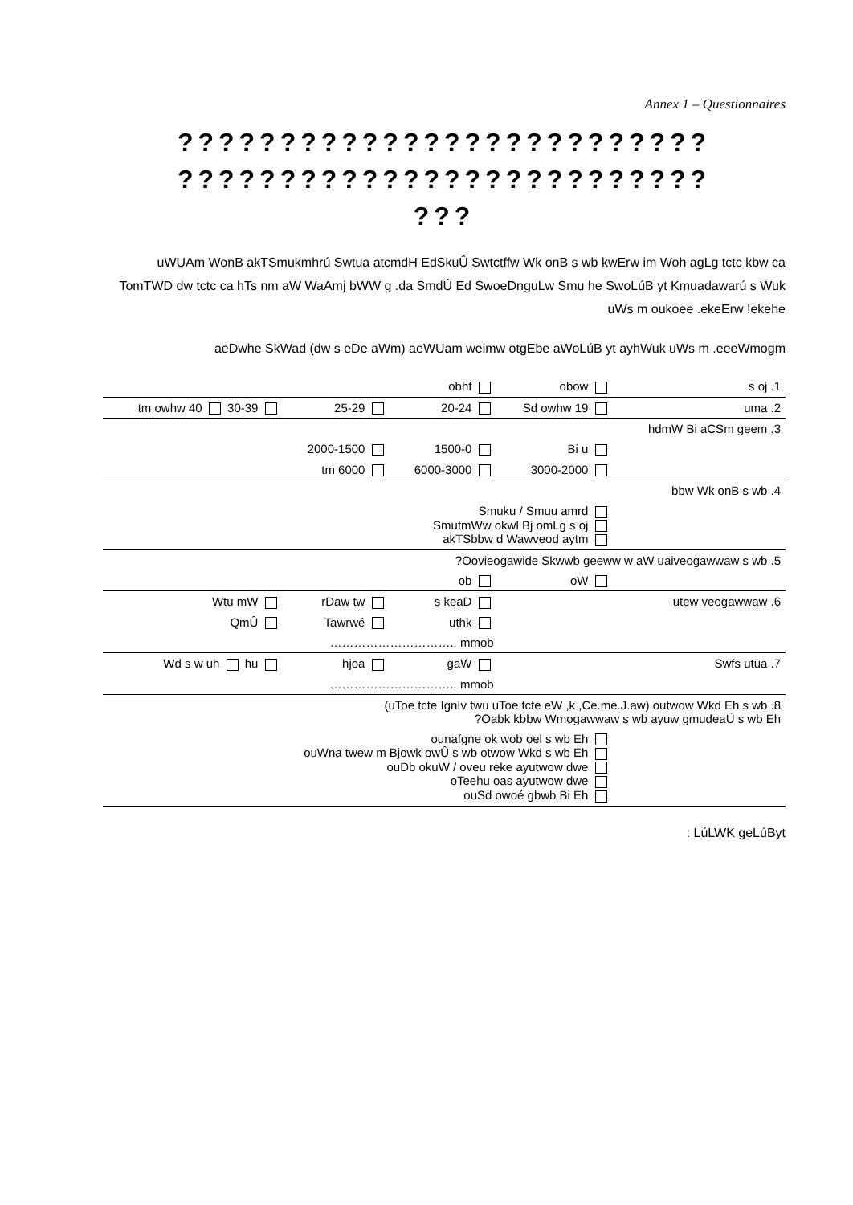Annex 1 – Questionnaires
??????????????????????????
??????????????????????????
???
uWUAm WonB akTSmukmhrú Swtua atcmdH EdSkuÛ Swtctffw Wk onB s wb kwErw im Woh agLg tctc kbw ca TomTWD dw tctc ca hTs nm aW WaAmj bWW g .da SmdÛ Ed SwoeDnguLw Smu he SwoLúB yt Kmuadawarú s Wuk uWs m oukoee .ekeErw !ekehe
aeDwhe SkWad (dw s eDe aWm) aeWUam weimw otgEbe aWoLúB yt ayhWuk uWs m .eeeWmogm
| | | obhf | obow | s oj .1 |
| tm owhw 40 30-39 | 25-29 | 20-24 | Sd owhw 19 | uma .2 |
| | | | | hdmW Bi aCSm geem .3 |
| | 2000-1500 | 1500-0 | Bi u | |
| | tm 6000 | 6000-3000 | 3000-2000 | |
| | | | | bbw Wk onB s wb .4 |
| Smuku / Smuu amrd SmutmWw okwl Bj omLg s oj akTSbbw d Wawveod aytm | | | | |
| ?Oovieogawide Skwwb geeww w aW uaiveogawwaw s wb .5 | | | | |
| | | ob | oW | |
| Wtu mW | rDaw tw | s keaD | utew veogawwaw .6 | |
| QmÛ | Tawrwé | uthk | | |
| ………………………….. mmob | | | | |
| Wd s w uh hu | hjoa | gaW | Swfs utua .7 | |
| ………………………….. mmob | | | | |
| (uToe tcte IgnIv twu uToe tcte eW ,k ,Ce.me.J.aw) outwow Wkd Eh s wb .8 ?Oabk kbbw Wmogawwaw s wb ayuw gmudeaÛ s wb Eh | | | | |
| ounafgne ok wob oel s wb Eh ouWna twew m Bjowk owÛ s wb otwow Wkd s wb Eh ouDb okuW / oveu reke ayutwow dwe oTeehu oas ayutwow dwe ouSd owoé gbwb Bi Eh | | | | |
: LúLWK geLúByt